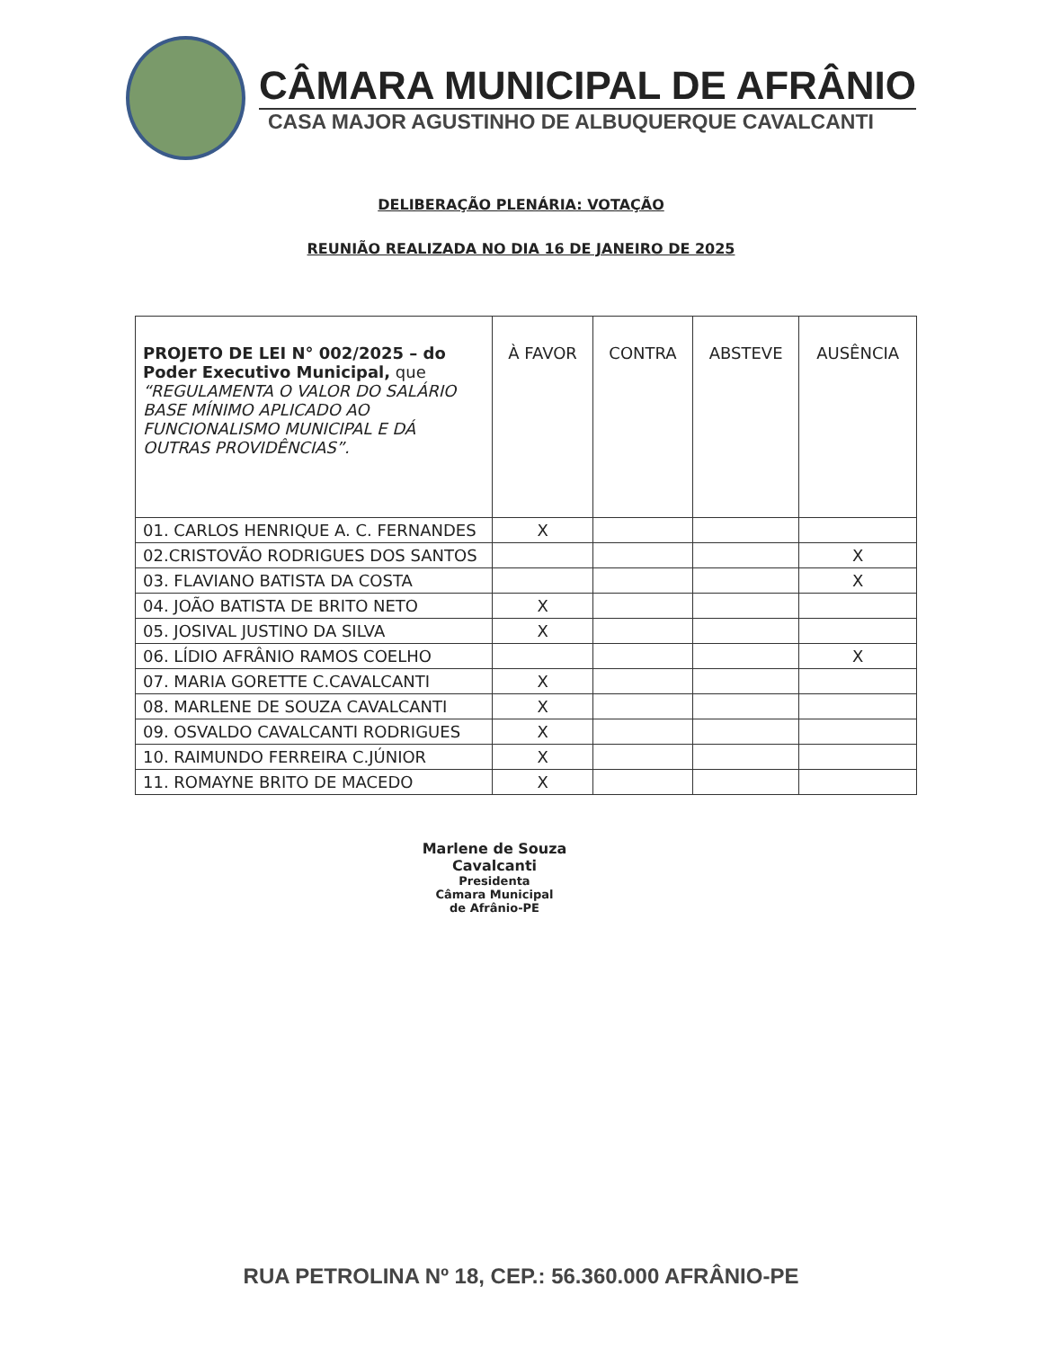CÂMARA MUNICIPAL DE AFRÂNIO
CASA MAJOR AGUSTINHO DE ALBUQUERQUE CAVALCANTI
DELIBERAÇÃO PLENÁRIA: VOTAÇÃO
REUNIÃO REALIZADA NO DIA 16 DE JANEIRO DE 2025
| PROJETO DE LEI N° 002/2025 – do Poder Executivo Municipal, que “REGULAMENTA O VALOR DO SALÁRIO BASE MÍNIMO APLICADO AO FUNCIONALISMO MUNICIPAL E DÁ OUTRAS PROVIDÊNCIAS”. | À FAVOR | CONTRA | ABSTEVE | AUSÊNCIA |
| --- | --- | --- | --- | --- |
| 01. CARLOS HENRIQUE A. C. FERNANDES | X | | | |
| 02.CRISTOVÃO RODRIGUES DOS SANTOS | | | | X |
| 03. FLAVIANO BATISTA DA COSTA | | | | X |
| 04. JOÃO BATISTA DE BRITO NETO | X | | | |
| 05. JOSIVAL JUSTINO DA SILVA | X | | | |
| 06. LÍDIO AFRÂNIO RAMOS COELHO | | | | X |
| 07. MARIA GORETTE C.CAVALCANTI | X | | | |
| 08. MARLENE DE SOUZA CAVALCANTI | X | | | |
| 09. OSVALDO CAVALCANTI RODRIGUES | X | | | |
| 10. RAIMUNDO FERREIRA C.JÚNIOR | X | | | |
| 11. ROMAYNE BRITO DE MACEDO | X | | | |
Marlene de Souza Cavalcanti
Presidenta
Câmara Municipal
de Afrânio-PE
RUA PETROLINA Nº 18, CEP.: 56.360.000 AFRÂNIO-PE